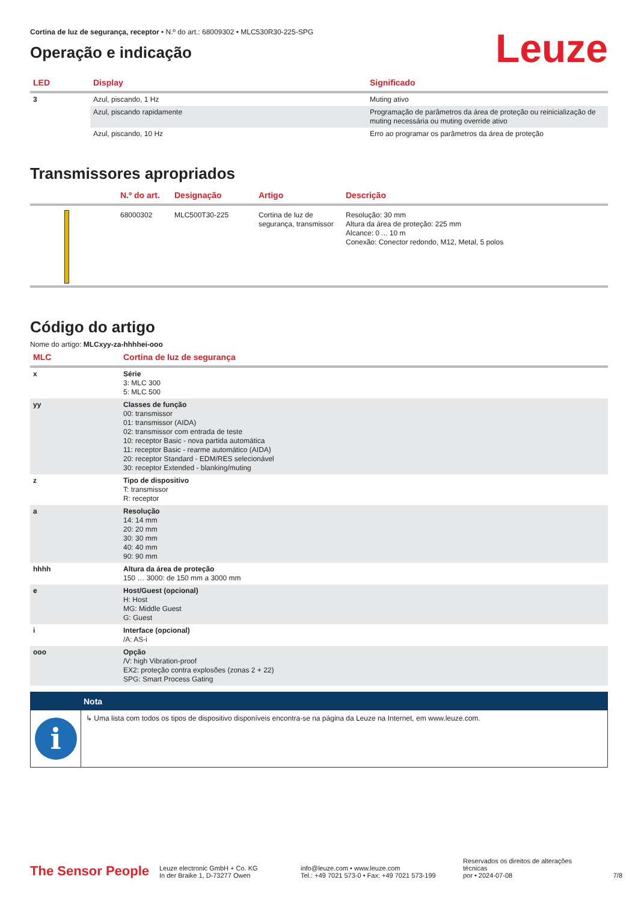Cortina de luz de segurança, receptor • N.º do art.: 68009302 • MLC530R30-225-SPG
Operação e indicação
Leuze
| LED | Display | Significado |
| --- | --- | --- |
| 3 | Azul, piscando, 1 Hz | Muting ativo |
| | Azul, piscando rapidamente | Programação de parâmetros da área de proteção ou reinicialização de muting necessária ou muting override ativo |
| | Azul, piscando, 10 Hz | Erro ao programar os parâmetros da área de proteção |
Transmissores apropriados
| | N.º do art. | Designação | Artigo | Descrição |
| --- | --- | --- | --- | --- |
| | 68000302 | MLC500T30-225 | Cortina de luz de segurança, transmissor | Resolução: 30 mm Altura da área de proteção: 225 mm Alcance: 0 ... 10 m Conexão: Conector redondo, M12, Metal, 5 polos |
Código do artigo
Nome do artigo: MLCxyy-za-hhhhei-ooo
| MLC | Cortina de luz de segurança |
| --- | --- |
| x | Série 3: MLC 300 5: MLC 500 |
| yy | Classes de função 00: transmissor 01: transmissor (AIDA) 02: transmissor com entrada de teste 10: receptor Basic - nova partida automática 11: receptor Basic - rearme automático (AIDA) 20: receptor Standard - EDM/RES selecionável 30: receptor Extended - blanking/muting |
| z | Tipo de dispositivo T: transmissor R: receptor |
| a | Resolução 14: 14 mm 20: 20 mm 30: 30 mm 40: 40 mm 90: 90 mm |
| hhhh | Altura da área de proteção 150 … 3000: de 150 mm a 3000 mm |
| e | Host/Guest (opcional) H: Host MG: Middle Guest G: Guest |
| i | Interface (opcional) /A: AS-i |
| ooo | Opção /V: high Vibration-proof EX2: proteção contra explosões (zonas 2 + 22) SPG: Smart Process Gating |
Nota
i
↳ Uma lista com todos os tipos de dispositivo disponíveis encontra-se na página da Leuze na Internet, em www.leuze.com.
The Sensor People
Leuze electronic GmbH + Co. KG
In der Braike 1, D-73277 Owen
info@leuze.com • www.leuze.com
Tel.: +49 7021 573-0 • Fax: +49 7021 573-199
Reservados os direitos de alterações técnicas
por • 2024-07-08
7/8